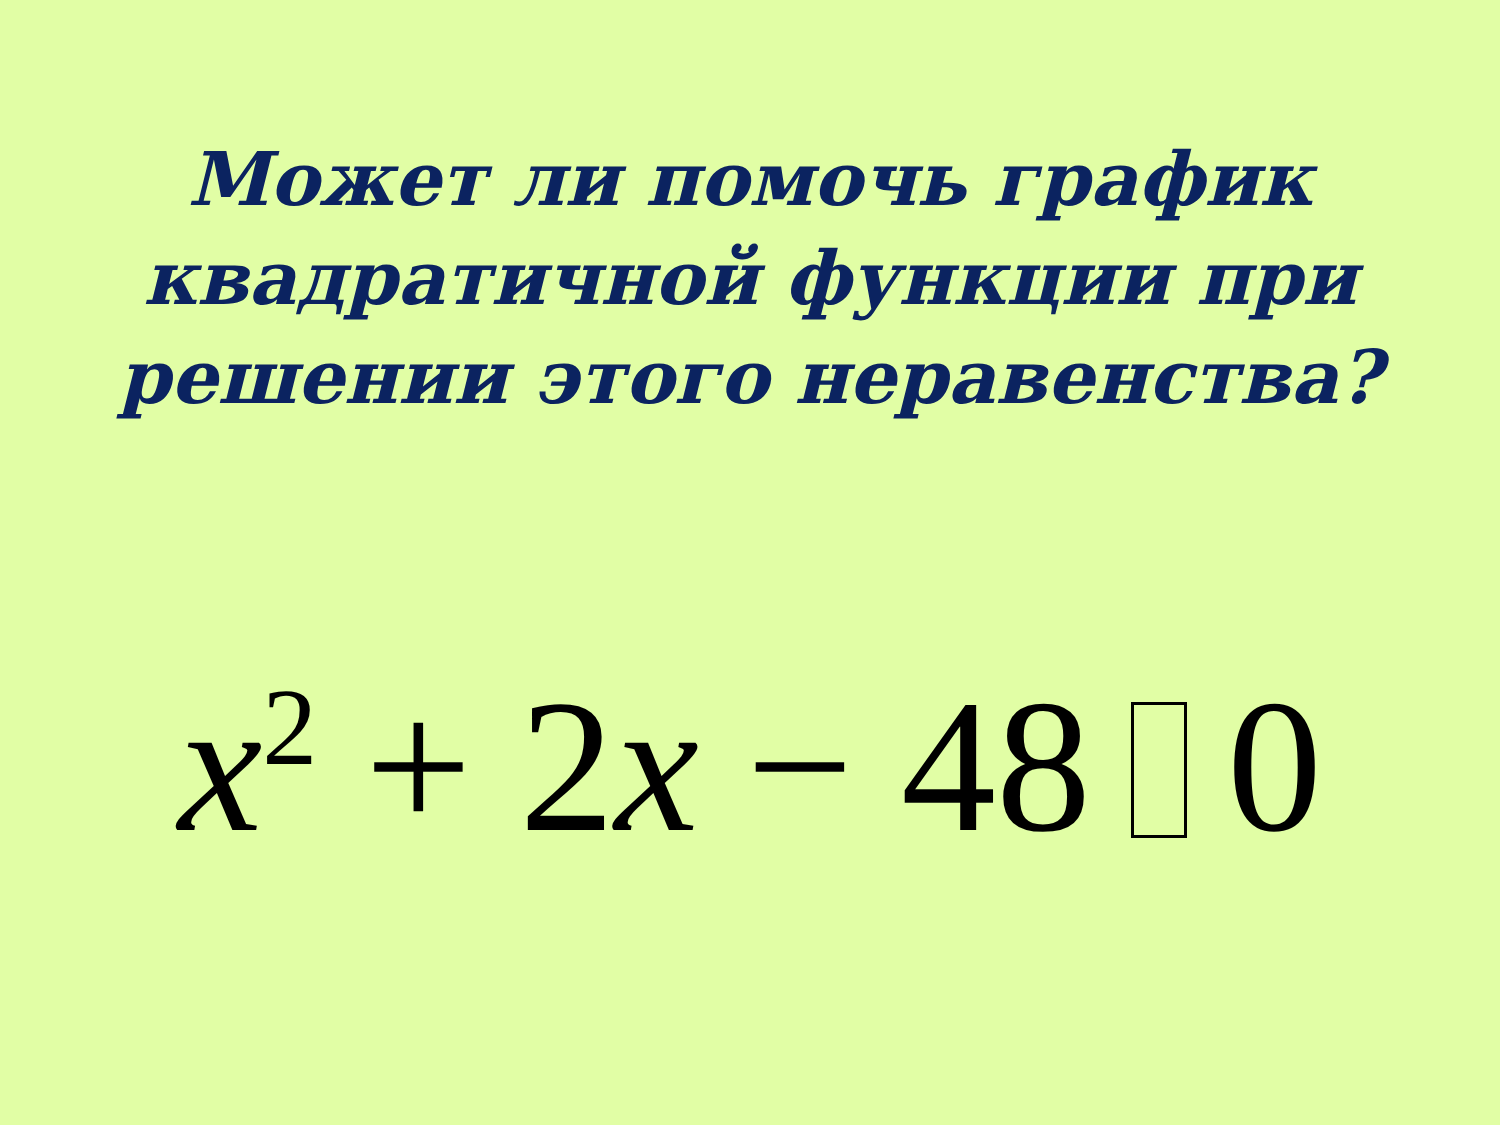Может ли помочь график
квадратичной функции при
решении этого неравенства?
x<sup>2</sup> + 2x − 48 0